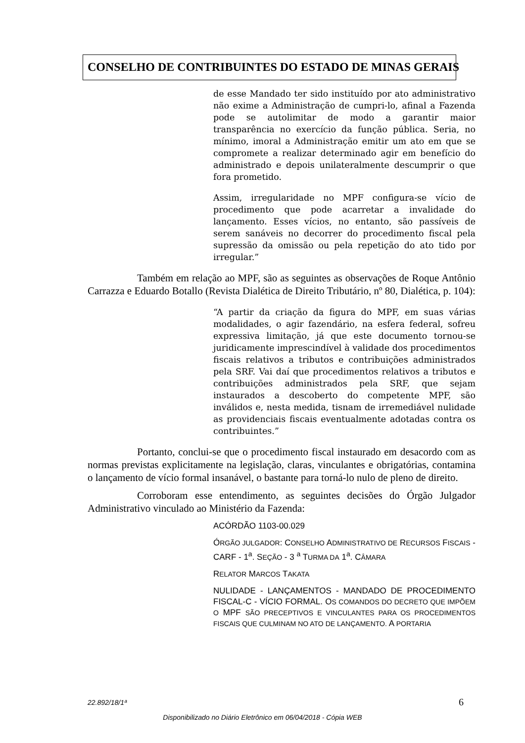CONSELHO DE CONTRIBUINTES DO ESTADO DE MINAS GERAIS
de esse Mandado ter sido instituído por ato administrativo não exime a Administração de cumpri-lo, afinal a Fazenda pode se autolimitar de modo a garantir maior transparência no exercício da função pública. Seria, no mínimo, imoral a Administração emitir um ato em que se compromete a realizar determinado agir em benefício do administrado e depois unilateralmente descumprir o que fora prometido.
Assim, irregularidade no MPF configura-se vício de procedimento que pode acarretar a invalidade do lançamento. Esses vícios, no entanto, são passíveis de serem sanáveis no decorrer do procedimento fiscal pela supressão da omissão ou pela repetição do ato tido por irregular.”
Também em relação ao MPF, são as seguintes as observações de Roque Antônio Carrazza e Eduardo Botallo (Revista Dialética de Direito Tributário, nº 80, Dialética, p. 104):
“A partir da criação da figura do MPF, em suas várias modalidades, o agir fazendário, na esfera federal, sofreu expressiva limitação, já que este documento tornou-se juridicamente imprescindível à validade dos procedimentos fiscais relativos a tributos e contribuições administrados pela SRF. Vai daí que procedimentos relativos a tributos e contribuições administrados pela SRF, que sejam instaurados a descoberto do competente MPF, são inválidos e, nesta medida, tisnam de irremediável nulidade as providenciais fiscais eventualmente adotadas contra os contribuintes.”
Portanto, conclui-se que o procedimento fiscal instaurado em desacordo com as normas previstas explicitamente na legislação, claras, vinculantes e obrigatórias, contamina o lançamento de vício formal insanável, o bastante para torná-lo nulo de pleno de direito.
Corroboram esse entendimento, as seguintes decisões do Órgão Julgador Administrativo vinculado ao Ministério da Fazenda:
ACÓRDÃO 1103-00.029
ÓRGÃO JULGADOR: CONSELHO ADMINISTRATIVO DE RECURSOS FISCAIS - CARF - 1<sup>a</sup>. SEÇÃO - 3 <sup>a</sup> TURMA DA 1<sup>a</sup>. CÂMARA
RELATOR MARCOS TAKATA
NULIDADE - LANÇAMENTOS - MANDADO DE PROCEDIMENTO FISCAL-C - VÍCIO FORMAL. OS COMANDOS DO DECRETO QUE IMPÕEM O MPF SÃO PRECEPTIVOS E VINCULANTES PARA OS PROCEDIMENTOS FISCAIS QUE CULMINAM NO ATO DE LANÇAMENTO. A PORTARIA
22.892/18/1ª 6
Disponibilizado no Diário Eletrônico em 06/04/2018 - Cópia WEB